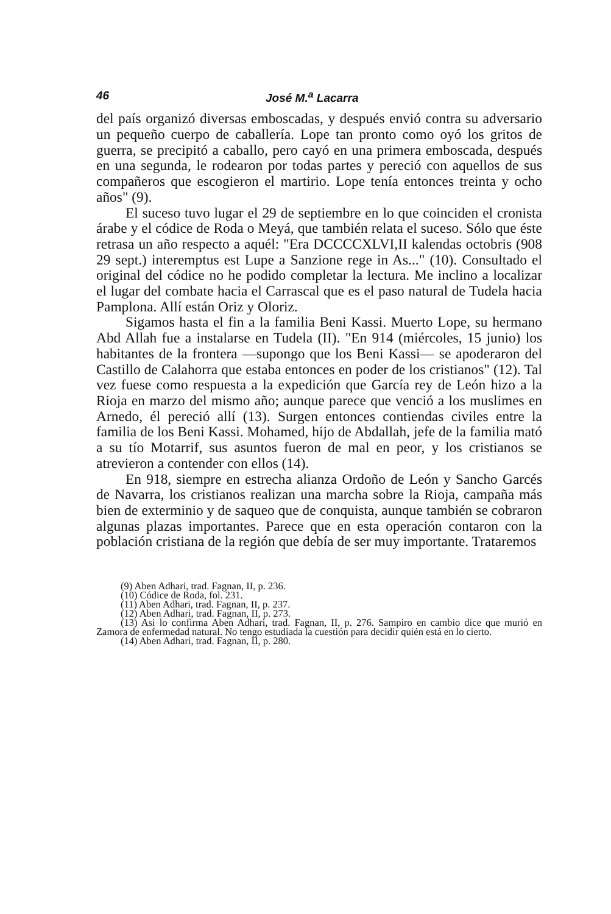46 José M.<sup>a</sup> Lacarra
del país organizó diversas emboscadas, y después envió contra su adversario un pequeño cuerpo de caballería. Lope tan pronto como oyó los gritos de guerra, se precipitó a caballo, pero cayó en una primera emboscada, después en una segunda, le rodearon por todas partes y pereció con aquellos de sus compañeros que escogieron el martirio. Lope tenía entonces treinta y ocho años" (9).
El suceso tuvo lugar el 29 de septiembre en lo que coinciden el cronista árabe y el códice de Roda o Meyá, que también relata el suceso. Sólo que éste retrasa un año respecto a aquél: "Era DCCCCXLVI,II kalendas octobris (908 29 sept.) interemptus est Lupe a Sanzione rege in As..." (10). Consultado el original del códice no he podido completar la lectura. Me inclino a localizar el lugar del combate hacia el Carrascal que es el paso natural de Tudela hacia Pamplona. Allí están Oriz y Oloriz.
Sigamos hasta el fin a la familia Beni Kassi. Muerto Lope, su hermano Abd Allah fue a instalarse en Tudela (II). "En 914 (miércoles, 15 junio) los habitantes de la frontera —supongo que los Beni Kassi— se apoderaron del Castillo de Calahorra que estaba entonces en poder de los cristianos" (12). Tal vez fuese como respuesta a la expedición que García rey de León hizo a la Rioja en marzo del mismo año; aunque parece que venció a los muslimes en Arnedo, él pereció allí (13). Surgen entonces contiendas civiles entre la familia de los Beni Kassi. Mohamed, hijo de Abdallah, jefe de la familia mató a su tío Motarrif, sus asuntos fueron de mal en peor, y los cristianos se atrevieron a contender con ellos (14).
En 918, siempre en estrecha alianza Ordoño de León y Sancho Garcés de Navarra, los cristianos realizan una marcha sobre la Rioja, campaña más bien de exterminio y de saqueo que de conquista, aunque también se cobraron algunas plazas importantes. Parece que en esta operación contaron con la población cristiana de la región que debía de ser muy importante. Trataremos
(9) Aben Adhari, trad. Fagnan, II, p. 236.
(10) Códice de Roda, fol. 231.
(11) Aben Adhari, trad. Fagnan, II, p. 237.
(12) Aben Adhari, trad. Fagnan, II, p. 273.
(13) Asi lo confirma Aben Adhari, trad. Fagnan, II, p. 276. Sampiro en cambio dice que murió en Zamora de enfermedad natural. No tengo estudiada la cuestión para decidir quién está en lo cierto.
(14) Aben Adhari, trad. Fagnan, II, p. 280.